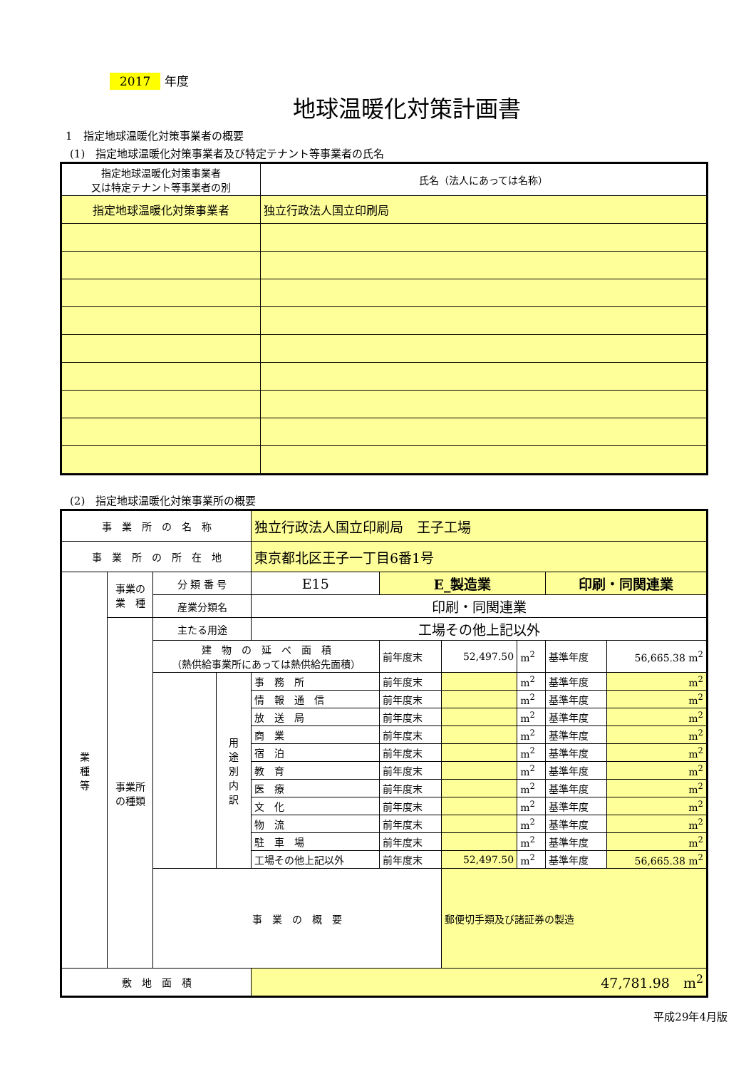2017 年度
地球温暖化対策計画書
1　指定地球温暖化対策事業者の概要
(1)　指定地球温暖化対策事業者及び特定テナント等事業者の氏名
| 指定地球温暖化対策事業者 又は特定テナント等事業者の別 | 氏名（法人にあっては名称） |
| 指定地球温暖化対策事業者 | 独立行政法人国立印刷局 |
(2)　指定地球温暖化対策事業所の概要
| 事 業 所 の 名 称 | | | | 独立行政法人国立印刷局 王子工場 | | | | | |
| 事 業 所 の 所 在 地 | | | | 東京都北区王子一丁目6番1号 | | | | | |
| 業 種 等 | 事業の 業 種 | 分 類 番 号 | | E15 | E_製造業 | | | 印刷・同関連業 | |
| | | 産業分類名 | | 印刷・同関連業 | | | | | |
| | 事業所 の種類 | 主たる用途 | | 工場その他上記以外 | | | | | |
| | | 建 物 の 延 べ 面 積 （熱供給事業所にあっては熱供給先面積） | | | 前年度末 | 52,497.50 | m<sup>2</sup> | 基準年度 | 56,665.38 m<sup>2</sup> |
| | | | 用 途 別 内 訳 | 事 務 所 | 前年度末 | | m<sup>2</sup> | 基準年度 | m<sup>2</sup> |
| | | | | 情 報 通 信 | 前年度末 | | m<sup>2</sup> | 基準年度 | m<sup>2</sup> |
| | | | | 放 送 局 | 前年度末 | | m<sup>2</sup> | 基準年度 | m<sup>2</sup> |
| | | | | 商 業 | 前年度末 | | m<sup>2</sup> | 基準年度 | m<sup>2</sup> |
| | | | | 宿 泊 | 前年度末 | | m<sup>2</sup> | 基準年度 | m<sup>2</sup> |
| | | | | 教 育 | 前年度末 | | m<sup>2</sup> | 基準年度 | m<sup>2</sup> |
| | | | | 医 療 | 前年度末 | | m<sup>2</sup> | 基準年度 | m<sup>2</sup> |
| | | | | 文 化 | 前年度末 | | m<sup>2</sup> | 基準年度 | m<sup>2</sup> |
| | | | | 物 流 | 前年度末 | | m<sup>2</sup> | 基準年度 | m<sup>2</sup> |
| | | | | 駐 車 場 | 前年度末 | | m<sup>2</sup> | 基準年度 | m<sup>2</sup> |
| | | | | 工場その他上記以外 | 前年度末 | 52,497.50 | m<sup>2</sup> | 基準年度 | 56,665.38 m<sup>2</sup> |
| | | 事 業 の 概 要 | | | | 郵便切手類及び諸証券の製造 | | | |
| 敷 地 面 積 | | | | 47,781.98 m<sup>2</sup> | | | | | |
平成29年4月版